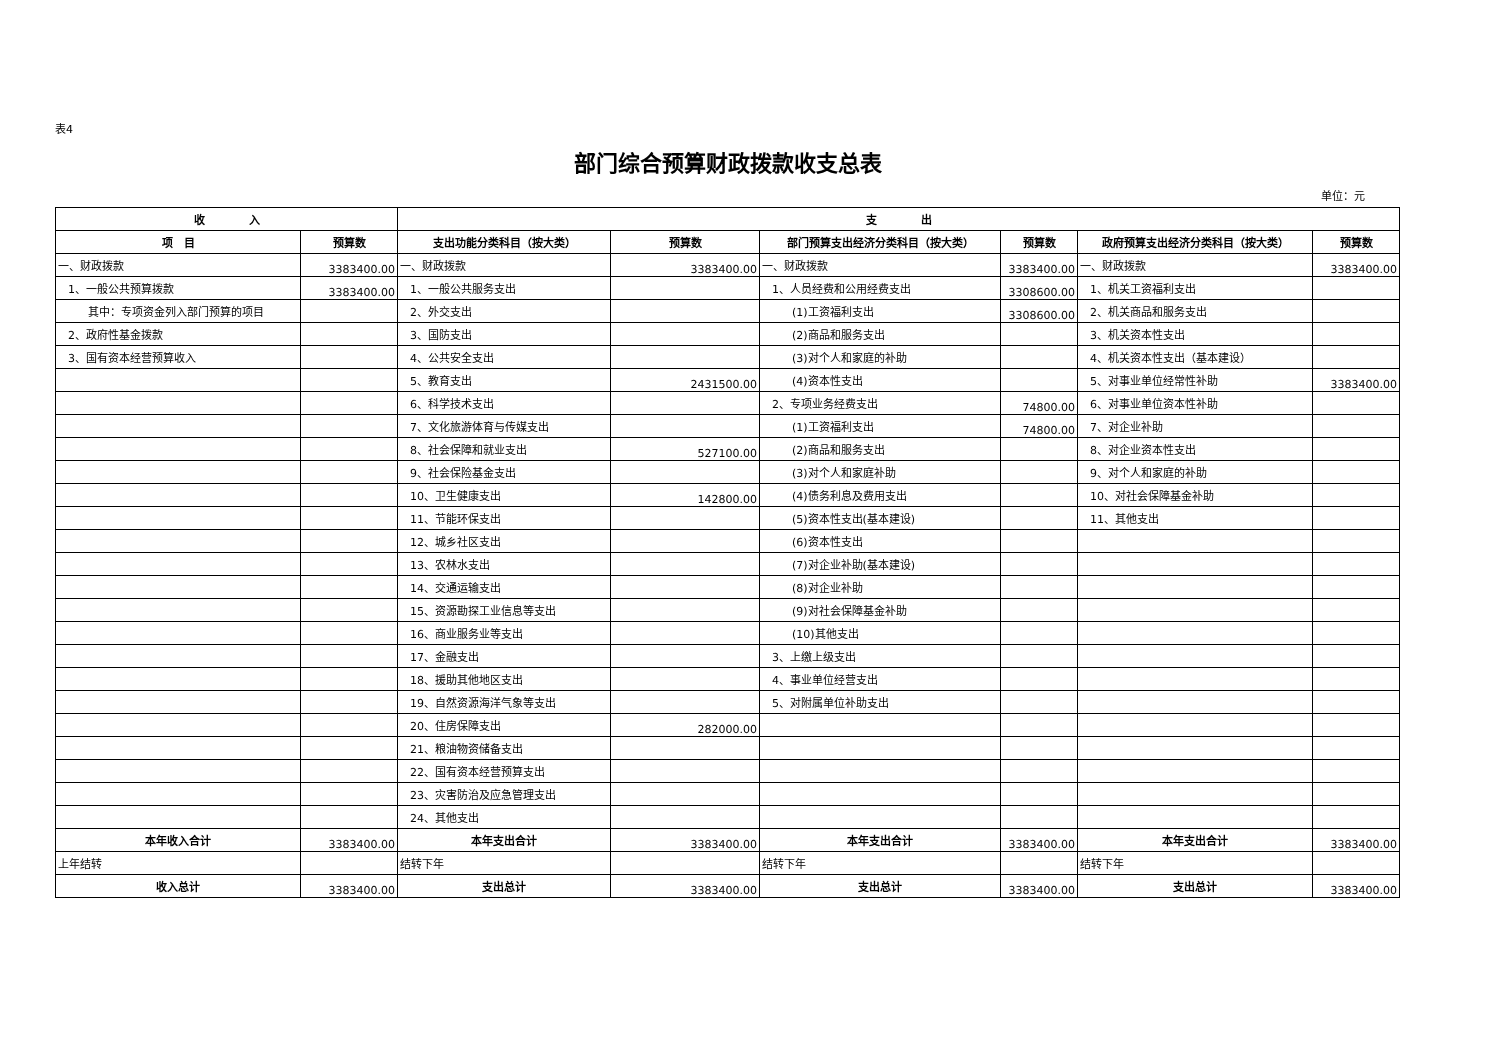表4
部门综合预算财政拨款收支总表
单位：元
| 收 入 | | 支 出 | | | | | |
| --- | --- | --- | --- | --- | --- | --- | --- |
| 项 目 | 预算数 | 支出功能分类科目（按大类） | 预算数 | 部门预算支出经济分类科目（按大类） | 预算数 | 政府预算支出经济分类科目（按大类） | 预算数 |
| 一、财政拨款 | 3383400.00 | 一、财政拨款 | 3383400.00 | 一、财政拨款 | 3383400.00 | 一、财政拨款 | 3383400.00 |
| 1、一般公共预算拨款 | 3383400.00 | 1、一般公共服务支出 | | 1、人员经费和公用经费支出 | 3308600.00 | 1、机关工资福利支出 | |
| 其中：专项资金列入部门预算的项目 | | 2、外交支出 | | (1)工资福利支出 | 3308600.00 | 2、机关商品和服务支出 | |
| 2、政府性基金拨款 | | 3、国防支出 | | (2)商品和服务支出 | | 3、机关资本性支出 | |
| 3、国有资本经营预算收入 | | 4、公共安全支出 | | (3)对个人和家庭的补助 | | 4、机关资本性支出（基本建设） | |
| | | 5、教育支出 | 2431500.00 | (4)资本性支出 | | 5、对事业单位经常性补助 | 3383400.00 |
| | | 6、科学技术支出 | | 2、专项业务经费支出 | 74800.00 | 6、对事业单位资本性补助 | |
| | | 7、文化旅游体育与传媒支出 | | (1)工资福利支出 | 74800.00 | 7、对企业补助 | |
| | | 8、社会保障和就业支出 | 527100.00 | (2)商品和服务支出 | | 8、对企业资本性支出 | |
| | | 9、社会保险基金支出 | | (3)对个人和家庭补助 | | 9、对个人和家庭的补助 | |
| | | 10、卫生健康支出 | 142800.00 | (4)债务利息及费用支出 | | 10、对社会保障基金补助 | |
| | | 11、节能环保支出 | | (5)资本性支出(基本建设) | | 11、其他支出 | |
| | | 12、城乡社区支出 | | (6)资本性支出 | | | |
| | | 13、农林水支出 | | (7)对企业补助(基本建设) | | | |
| | | 14、交通运输支出 | | (8)对企业补助 | | | |
| | | 15、资源勘探工业信息等支出 | | (9)对社会保障基金补助 | | | |
| | | 16、商业服务业等支出 | | (10)其他支出 | | | |
| | | 17、金融支出 | | 3、上缴上级支出 | | | |
| | | 18、援助其他地区支出 | | 4、事业单位经营支出 | | | |
| | | 19、自然资源海洋气象等支出 | | 5、对附属单位补助支出 | | | |
| | | 20、住房保障支出 | 282000.00 | | | | |
| | | 21、粮油物资储备支出 | | | | | |
| | | 22、国有资本经营预算支出 | | | | | |
| | | 23、灾害防治及应急管理支出 | | | | | |
| | | 24、其他支出 | | | | | |
| 本年收入合计 | 3383400.00 | 本年支出合计 | 3383400.00 | 本年支出合计 | 3383400.00 | 本年支出合计 | 3383400.00 |
| 上年结转 | | 结转下年 | | 结转下年 | | 结转下年 | |
| 收入总计 | 3383400.00 | 支出总计 | 3383400.00 | 支出总计 | 3383400.00 | 支出总计 | 3383400.00 |